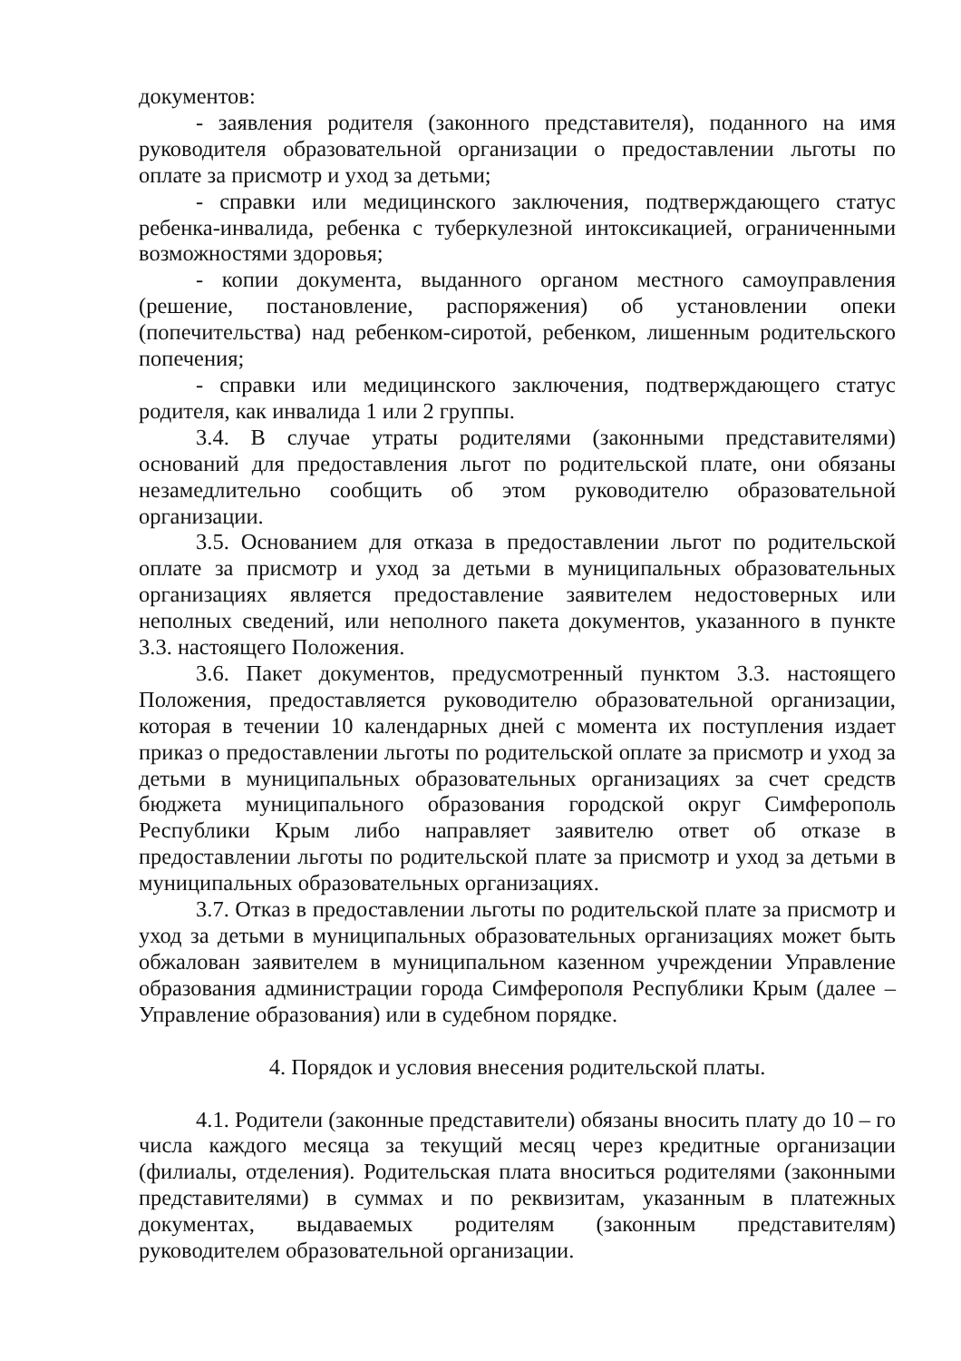документов:
- заявления родителя (законного представителя), поданного на имя руководителя образовательной организации о предоставлении льготы по оплате за присмотр и уход за детьми;
- справки или медицинского заключения, подтверждающего статус ребенка-инвалида, ребенка с туберкулезной интоксикацией, ограниченными возможностями здоровья;
- копии документа, выданного органом местного самоуправления (решение, постановление, распоряжения) об установлении опеки (попечительства) над ребенком-сиротой, ребенком, лишенным родительского попечения;
- справки или медицинского заключения, подтверждающего статус родителя, как инвалида 1 или 2 группы.
3.4. В случае утраты родителями (законными представителями) оснований для предоставления льгот по родительской плате, они обязаны незамедлительно сообщить об этом руководителю образовательной организации.
3.5. Основанием для отказа в предоставлении льгот по родительской оплате за присмотр и уход за детьми в муниципальных образовательных организациях является предоставление заявителем недостоверных или неполных сведений, или неполного пакета документов, указанного в пункте 3.3. настоящего Положения.
3.6. Пакет документов, предусмотренный пунктом 3.3. настоящего Положения, предоставляется руководителю образовательной организации, которая в течении 10 календарных дней с момента их поступления издает приказ о предоставлении льготы по родительской оплате за присмотр и уход за детьми в муниципальных образовательных организациях за счет средств бюджета муниципального образования городской округ Симферополь Республики Крым либо направляет заявителю ответ об отказе в предоставлении льготы по родительской плате за присмотр и уход за детьми в муниципальных образовательных организациях.
3.7. Отказ в предоставлении льготы по родительской плате за присмотр и уход за детьми в муниципальных образовательных организациях может быть обжалован заявителем в муниципальном казенном учреждении Управление образования администрации города Симферополя Республики Крым (далее – Управление образования) или в судебном порядке.
4. Порядок и условия внесения родительской платы.
4.1. Родители (законные представители) обязаны вносить плату до 10 – го числа каждого месяца за текущий месяц через кредитные организации (филиалы, отделения). Родительская плата вноситься родителями (законными представителями) в суммах и по реквизитам, указанным в платежных документах, выдаваемых родителям (законным представителям) руководителем образовательной организации.